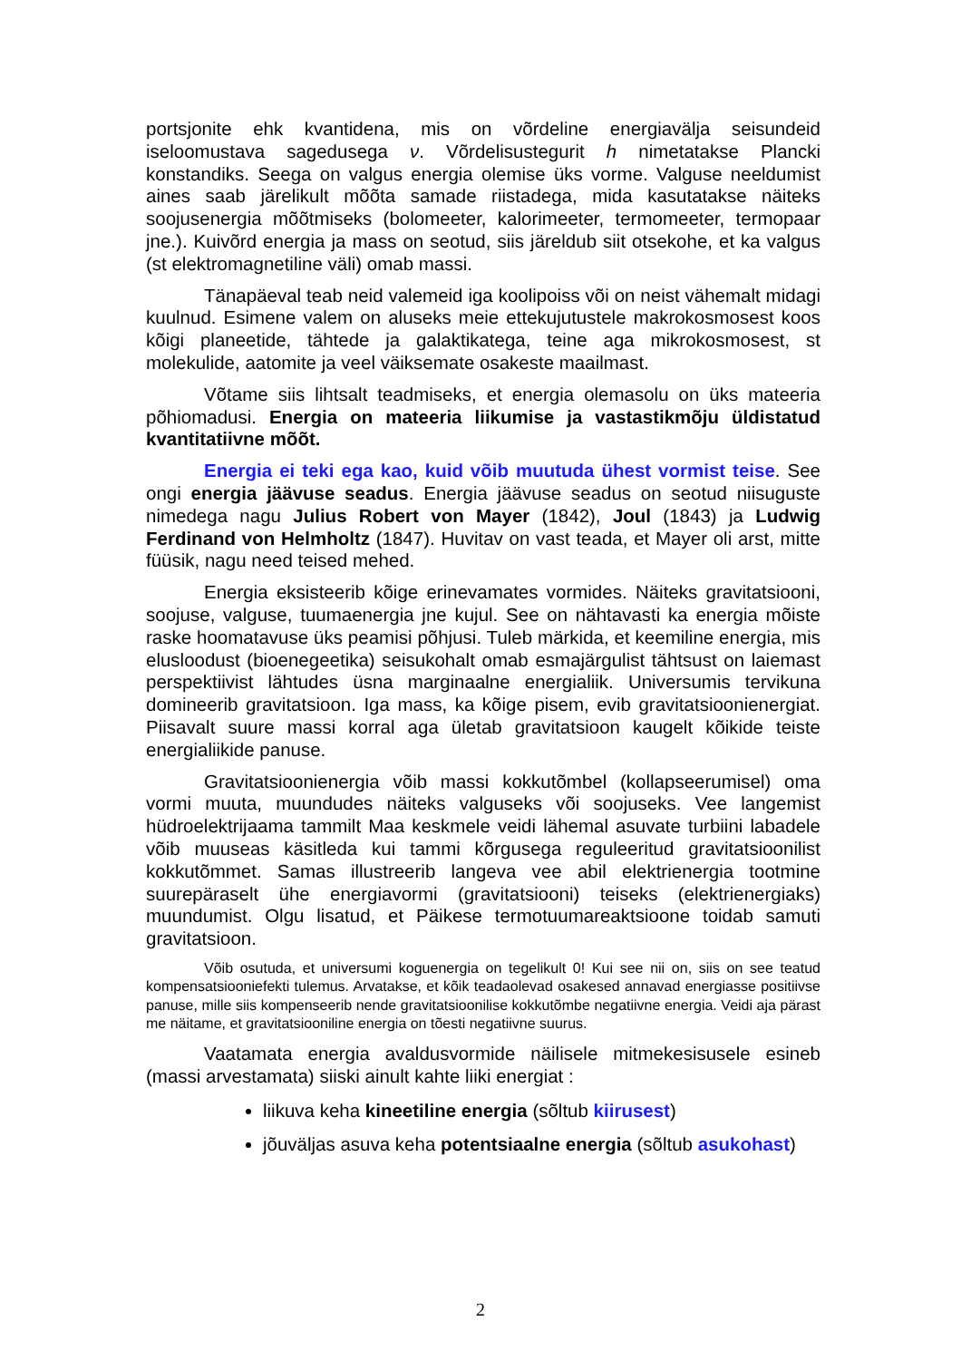portsjonite ehk kvantidena, mis on võrdeline energiavälja seisundeid iseloomustava sagedusega ν. Võrdelisustegurit h nimetatakse Plancki konstandiks. Seega on valgus energia olemise üks vorme. Valguse neeldumist aines saab järelikult mõõta samade riistadega, mida kasutatakse näiteks soojusenergia mõõtmiseks (bolomeeter, kalorimeeter, termomeeter, termopaar jne.). Kuivõrd energia ja mass on seotud, siis järeldub siit otsekohe, et ka valgus (st elektromagnetiline väli) omab massi.
Tänapäeval teab neid valemeid iga koolipoiss või on neist vähemalt midagi kuulnud. Esimene valem on aluseks meie ettekujutustele makrokosmosest koos kõigi planeetide, tähtede ja galaktikatega, teine aga mikrokosmosest, st molekulide, aatomite ja veel väiksemate osakeste maailmast.
Võtame siis lihtsalt teadmiseks, et energia olemasolu on üks mateeria põhiomadusi. Energia on mateeria liikumise ja vastastikmõju üldistatud kvantitatiivne mõõt.
Energia ei teki ega kao, kuid võib muutuda ühest vormist teise. See ongi energia jäävuse seadus. Energia jäävuse seadus on seotud niisuguste nimedega nagu Julius Robert von Mayer (1842), Joul (1843) ja Ludwig Ferdinand von Helmholtz (1847). Huvitav on vast teada, et Mayer oli arst, mitte füüsik, nagu need teised mehed.
Energia eksisteerib kõige erinevamates vormides. Näiteks gravitatsiooni, soojuse, valguse, tuumaenergia jne kujul. See on nähtavasti ka energia mõiste raske hoomatavuse üks peamisi põhjusi. Tuleb märkida, et keemiline energia, mis elusloodust (bioenegeetika) seisukohalt omab esmajärgulist tähtsust on laiemast perspektiivist lähtudes üsna marginaalne energialiik. Universumis tervikuna domineerib gravitatsioon. Iga mass, ka kõige pisem, evib gravitatsioonienergiat. Piisavalt suure massi korral aga ületab gravitatsioon kaugelt kõikide teiste energialiikide panuse.
Gravitatsioonienergia võib massi kokkutõmbel (kollapseerumisel) oma vormi muuta, muundudes näiteks valguseks või soojuseks. Vee langemist hüdroelektrijaama tammilt Maa keskmele veidi lähemal asuvate turbiini labadele võib muuseas käsitleda kui tammi kõrgusega reguleeritud gravitatsioonilist kokkutõmmet. Samas illustreerib langeva vee abil elektrienergia tootmine suurepäraselt ühe energiavormi (gravitatsiooni) teiseks (elektrienergiaks) muundumist. Olgu lisatud, et Päikese termotuumareaktsioone toidab samuti gravitatsioon.
Võib osutuda, et universumi koguenergia on tegelikult 0! Kui see nii on, siis on see teatud kompensatsiooniefekti tulemus. Arvatakse, et kõik teadaolevad osakesed annavad energiasse positiivse panuse, mille siis kompenseerib nende gravitatsioonilise kokkutõmbe negatiivne energia. Veidi aja pärast me näitame, et gravitatsiooniline energia on tõesti negatiivne suurus.
Vaatamata energia avaldusvormide näilisele mitmekesisusele esineb (massi arvestamata) siiski ainult kahte liiki energiat :
liikuva keha kineetiline energia (sõltub kiirusest)
jõuväljas asuva keha potentsiaalne energia (sõltub asukohast)
2